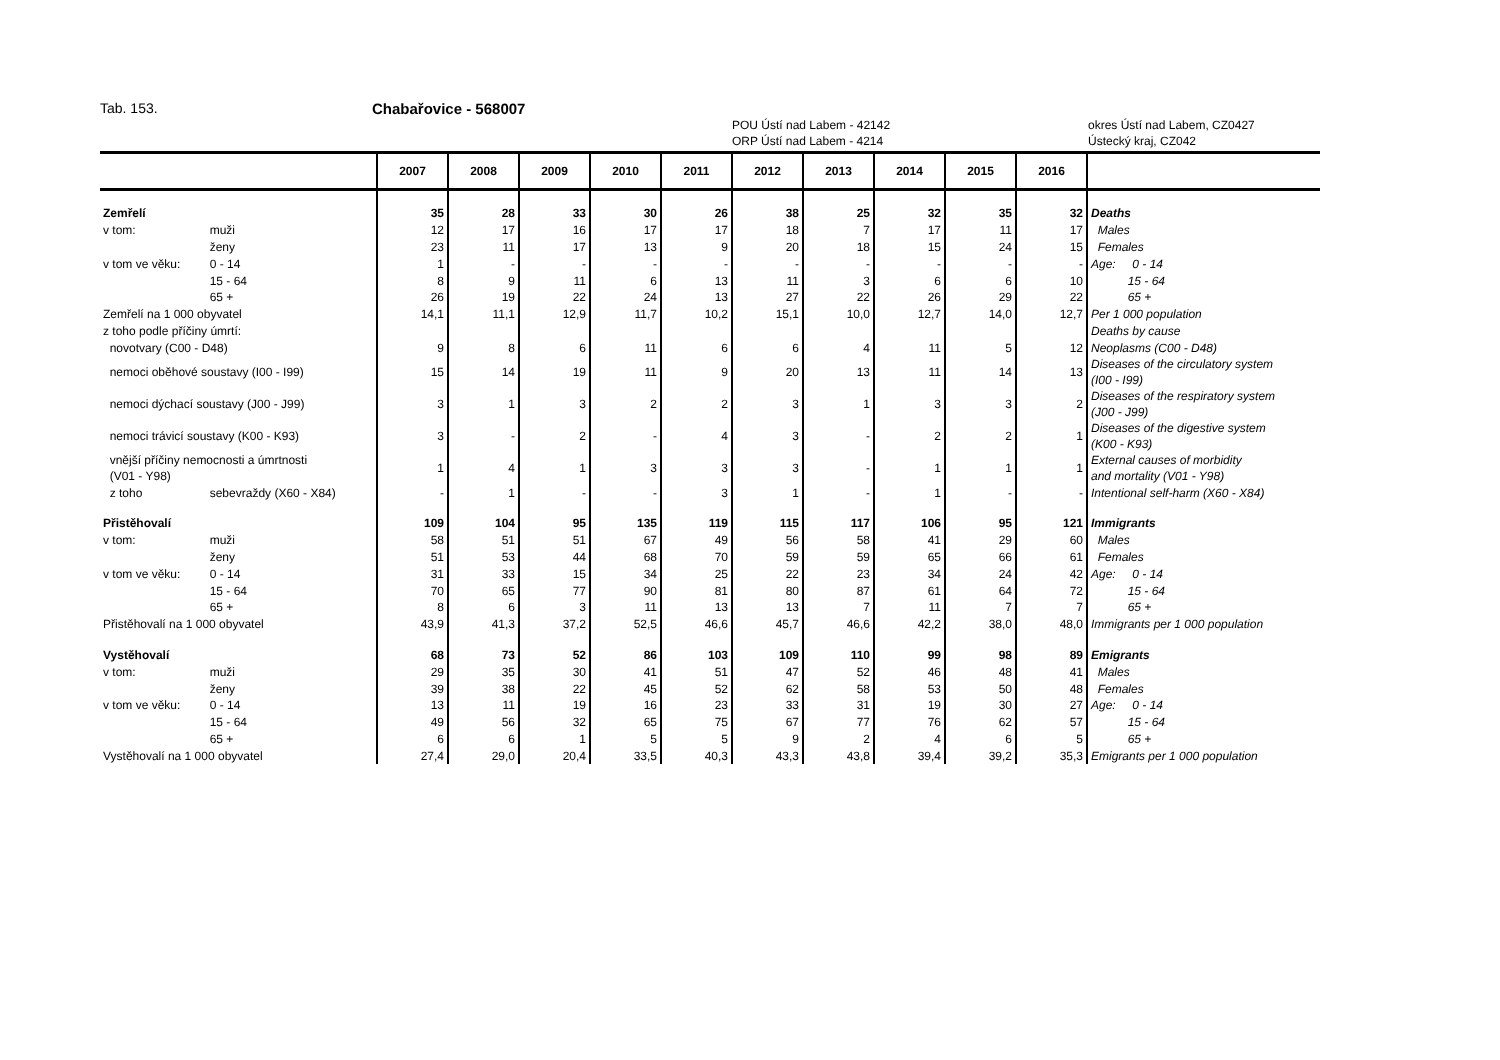Tab. 153. Chabařovice - 568007
POU Ústí nad Labem - 42142
ORP Ústí nad Labem - 4214
okres Ústí nad Labem, CZ0427
Ústecký kraj, CZ042
| | | 2007 | 2008 | 2009 | 2010 | 2011 | 2012 | 2013 | 2014 | 2015 | 2016 | |
| --- | --- | --- | --- | --- | --- | --- | --- | --- | --- | --- | --- | --- |
| Zemřelí | | 35 | 28 | 33 | 30 | 26 | 38 | 25 | 32 | 35 | 32 | Deaths |
| v tom: | muži | 12 | 17 | 16 | 17 | 17 | 18 | 7 | 17 | 11 | 17 | Males |
| | ženy | 23 | 11 | 17 | 13 | 9 | 20 | 18 | 15 | 24 | 15 | Females |
| v tom ve věku: | 0 - 14 | 1 | - | - | - | - | - | - | - | - | - | Age: 0 - 14 |
| | 15 - 64 | 8 | 9 | 11 | 6 | 13 | 11 | 3 | 6 | 6 | 10 | 15 - 64 |
| | 65 + | 26 | 19 | 22 | 24 | 13 | 27 | 22 | 26 | 29 | 22 | 65 + |
| Zemřelí na 1 000 obyvatel | | 14,1 | 11,1 | 12,9 | 11,7 | 10,2 | 15,1 | 10,0 | 12,7 | 14,0 | 12,7 | Per 1 000 population |
| z toho podle příčiny úmrtí: | | | | | | | | | | | | Deaths by cause |
| novotvary (C00 - D48) | | 9 | 8 | 6 | 11 | 6 | 6 | 4 | 11 | 5 | 12 | Neoplasms (C00 - D48) |
| nemoci oběhové soustavy (I00 - I99) | | 15 | 14 | 19 | 11 | 9 | 20 | 13 | 11 | 14 | 13 | Diseases of the circulatory system (I00 - I99) |
| nemoci dýchací soustavy (J00 - J99) | | 3 | 1 | 3 | 2 | 2 | 3 | 1 | 3 | 3 | 2 | Diseases of the respiratory system (J00 - J99) |
| nemoci trávicí soustavy (K00 - K93) | | 3 | - | 2 | - | 4 | 3 | - | 2 | 2 | 1 | Diseases of the digestive system (K00 - K93) |
| vnější příčiny nemocnosti a úmrtnosti (V01 - Y98) | | 1 | 4 | 1 | 3 | 3 | 3 | - | 1 | 1 | 1 | External causes of morbidity and mortality (V01 - Y98) |
| z toho | sebevraždy (X60 - X84) | - | 1 | - | - | 3 | 1 | - | 1 | - | - | Intentional self-harm (X60 - X84) |
| Přistěhovalí | | 109 | 104 | 95 | 135 | 119 | 115 | 117 | 106 | 95 | 121 | Immigrants |
| v tom: | muži | 58 | 51 | 51 | 67 | 49 | 56 | 58 | 41 | 29 | 60 | Males |
| | ženy | 51 | 53 | 44 | 68 | 70 | 59 | 59 | 65 | 66 | 61 | Females |
| v tom ve věku: | 0 - 14 | 31 | 33 | 15 | 34 | 25 | 22 | 23 | 34 | 24 | 42 | Age: 0 - 14 |
| | 15 - 64 | 70 | 65 | 77 | 90 | 81 | 80 | 87 | 61 | 64 | 72 | 15 - 64 |
| | 65 + | 8 | 6 | 3 | 11 | 13 | 13 | 7 | 11 | 7 | 7 | 65 + |
| Přistěhovalí na 1 000 obyvatel | | 43,9 | 41,3 | 37,2 | 52,5 | 46,6 | 45,7 | 46,6 | 42,2 | 38,0 | 48,0 | Immigrants per 1 000 population |
| Vystěhovalí | | 68 | 73 | 52 | 86 | 103 | 109 | 110 | 99 | 98 | 89 | Emigrants |
| v tom: | muži | 29 | 35 | 30 | 41 | 51 | 47 | 52 | 46 | 48 | 41 | Males |
| | ženy | 39 | 38 | 22 | 45 | 52 | 62 | 58 | 53 | 50 | 48 | Females |
| v tom ve věku: | 0 - 14 | 13 | 11 | 19 | 16 | 23 | 33 | 31 | 19 | 30 | 27 | Age: 0 - 14 |
| | 15 - 64 | 49 | 56 | 32 | 65 | 75 | 67 | 77 | 76 | 62 | 57 | 15 - 64 |
| | 65 + | 6 | 6 | 1 | 5 | 5 | 9 | 2 | 4 | 6 | 5 | 65 + |
| Vystěhovalí na 1 000 obyvatel | | 27,4 | 29,0 | 20,4 | 33,5 | 40,3 | 43,3 | 43,8 | 39,4 | 39,2 | 35,3 | Emigrants per 1 000 population |